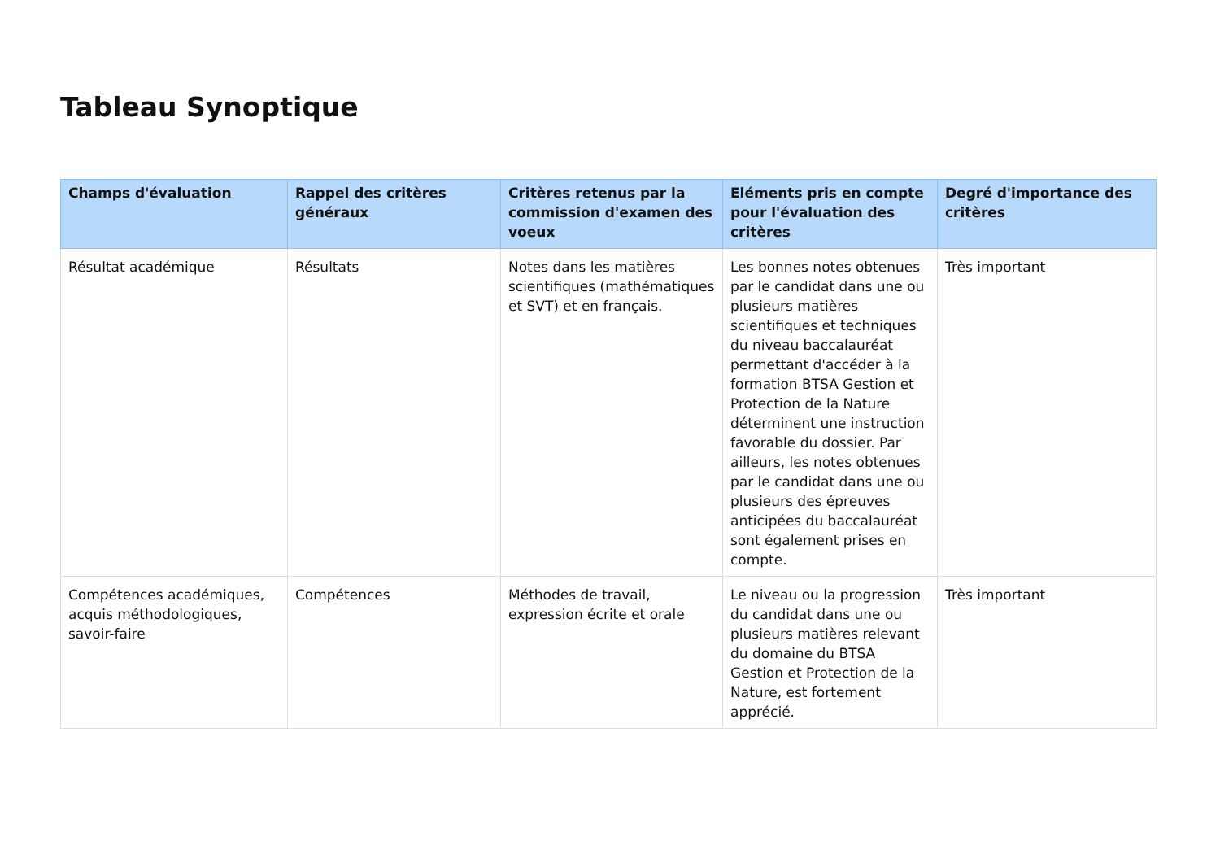Tableau Synoptique
| Champs d'évaluation | Rappel des critères généraux | Critères retenus par la commission d'examen des voeux | Eléments pris en compte pour l'évaluation des critères | Degré d'importance des critères |
| --- | --- | --- | --- | --- |
| Résultat académique | Résultats | Notes dans les matières scientifiques (mathématiques et SVT) et en français. | Les bonnes notes obtenues par le candidat dans une ou plusieurs matières scientifiques et techniques du niveau baccalauréat permettant d'accéder à la formation BTSA Gestion et Protection de la Nature déterminent une instruction favorable du dossier. Par ailleurs, les notes obtenues par le candidat dans une ou plusieurs des épreuves anticipées du baccalauréat sont également prises en compte. | Très important |
| Compétences académiques, acquis méthodologiques, savoir-faire | Compétences | Méthodes de travail, expression écrite et orale | Le niveau ou la progression du candidat dans une ou plusieurs matières relevant du domaine du BTSA Gestion et Protection de la Nature, est fortement apprécié. | Très important |